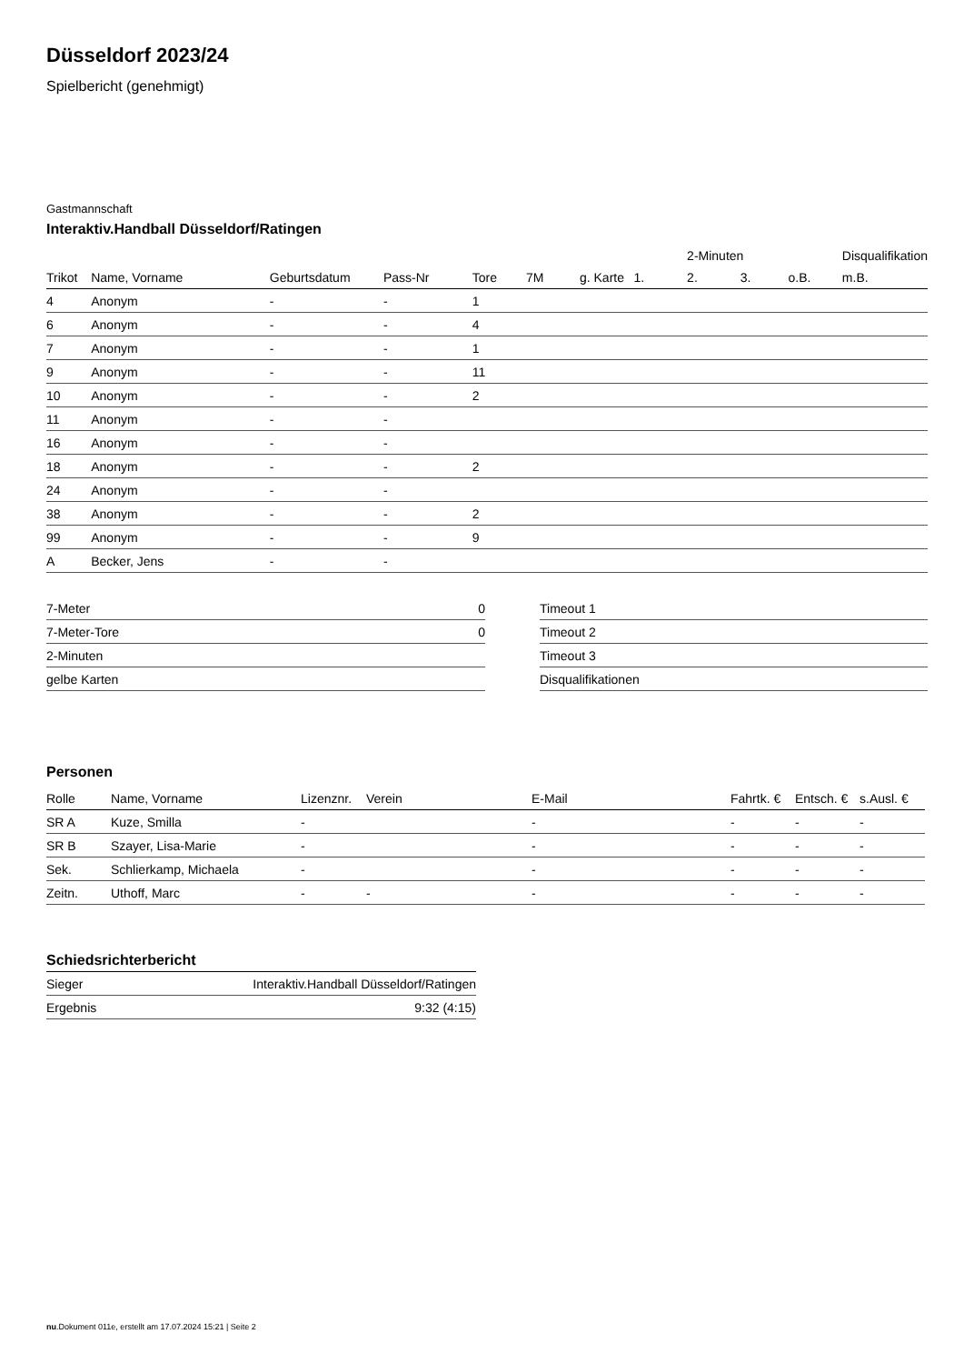Düsseldorf 2023/24
Spielbericht (genehmigt)
Gastmannschaft
Interaktiv.Handball Düsseldorf/Ratingen
| | | | | | | | | 2-Minuten | | | Disqualifikation |
| --- | --- | --- | --- | --- | --- | --- | --- | --- | --- | --- | --- |
| Trikot | Name, Vorname | Geburtsdatum | Pass-Nr | Tore | 7M | g. Karte | 1. | 2. | 3. | o.B. | m.B. |
| 4 | Anonym | - | - | 1 | | | | | | | |
| 6 | Anonym | - | - | 4 | | | | | | | |
| 7 | Anonym | - | - | 1 | | | | | | | |
| 9 | Anonym | - | - | 11 | | | | | | | |
| 10 | Anonym | - | - | 2 | | | | | | | |
| 11 | Anonym | - | - | | | | | | | | |
| 16 | Anonym | - | - | | | | | | | | |
| 18 | Anonym | - | - | 2 | | | | | | | |
| 24 | Anonym | - | - | | | | | | | | |
| 38 | Anonym | - | - | 2 | | | | | | | |
| 99 | Anonym | - | - | 9 | | | | | | | |
| A | Becker, Jens | - | - | | | | | | | | |
| 7-Meter | 0 |
| 7-Meter-Tore | 0 |
| 2-Minuten | |
| gelbe Karten | |
| Timeout 1 |
| Timeout 2 |
| Timeout 3 |
| Disqualifikationen |
Personen
| Rolle | Name, Vorname | Lizenznr. | Verein | E-Mail | Fahrtk. € | Entsch. € | s.Ausl. € |
| --- | --- | --- | --- | --- | --- | --- | --- |
| SR A | Kuze, Smilla | - | | - | - | - | - |
| SR B | Szayer, Lisa-Marie | - | | - | - | - | - |
| Sek. | Schlierkamp, Michaela | - | | - | - | - | - |
| Zeitn. | Uthoff, Marc | - | - | - | - | - | - |
Schiedsrichterbericht
| Sieger | Interaktiv.Handball Düsseldorf/Ratingen |
| Ergebnis | 9:32 (4:15) |
nu.Dokument 011e, erstellt am 17.07.2024 15:21 | Seite 2